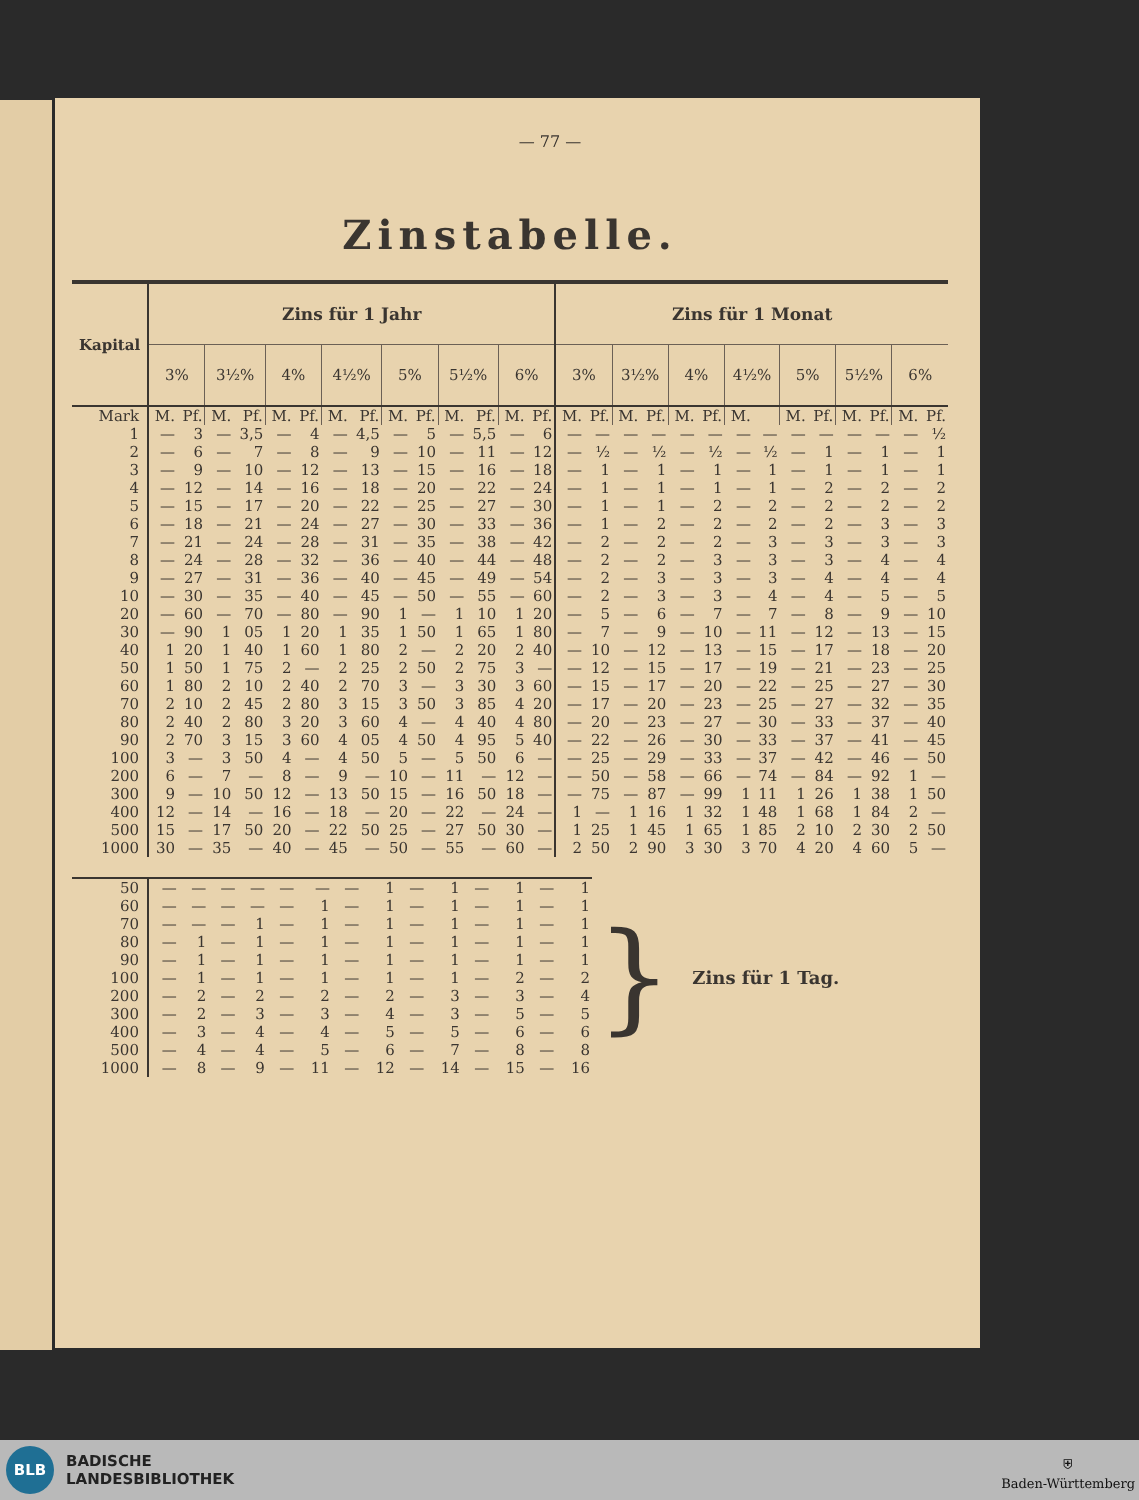— 77 —
Zinstabelle.
| Kapital | Zins für 1 Jahr | | | | | | | | | | | | | | Zins für 1 Monat | | | | | | | | | | | | | |
| --- | --- | --- | --- | --- | --- | --- | --- | --- | --- | --- | --- | --- | --- | --- | --- | --- | --- | --- | --- | --- | --- | --- | --- | --- | --- | --- | --- | --- |
| | 3% | | 3½% | | 4% | | 4½% | | 5% | | 5½% | | 6% | | 3% | | 3½% | | 4% | | 4½% | | 5% | | 5½% | | 6% | |
| Mark | M. | Pf. | M. | Pf. | M. | Pf. | M. | Pf. | M. | Pf. | M. | Pf. | M. | Pf. | M. | Pf. | M. | Pf. | M. | Pf. | M. | | M. | Pf. | M. | Pf. | M. | Pf. |
| 1 | — | 3 | — | 3,5 | — | 4 | — | 4,5 | — | 5 | — | 5,5 | — | 6 | — | — | — | — | — | — | — | — | — | — | — | — | — | ½ |
| 2 | — | 6 | — | 7 | — | 8 | — | 9 | — | 10 | — | 11 | — | 12 | — | ½ | — | ½ | — | ½ | — | ½ | — | 1 | — | 1 | — | 1 |
| 3 | — | 9 | — | 10 | — | 12 | — | 13 | — | 15 | — | 16 | — | 18 | — | 1 | — | 1 | — | 1 | — | 1 | — | 1 | — | 1 | — | 1 |
| 4 | — | 12 | — | 14 | — | 16 | — | 18 | — | 20 | — | 22 | — | 24 | — | 1 | — | 1 | — | 1 | — | 1 | — | 2 | — | 2 | — | 2 |
| 5 | — | 15 | — | 17 | — | 20 | — | 22 | — | 25 | — | 27 | — | 30 | — | 1 | — | 1 | — | 2 | — | 2 | — | 2 | — | 2 | — | 2 |
| 6 | — | 18 | — | 21 | — | 24 | — | 27 | — | 30 | — | 33 | — | 36 | — | 1 | — | 2 | — | 2 | — | 2 | — | 2 | — | 3 | — | 3 |
| 7 | — | 21 | — | 24 | — | 28 | — | 31 | — | 35 | — | 38 | — | 42 | — | 2 | — | 2 | — | 2 | — | 3 | — | 3 | — | 3 | — | 3 |
| 8 | — | 24 | — | 28 | — | 32 | — | 36 | — | 40 | — | 44 | — | 48 | — | 2 | — | 2 | — | 3 | — | 3 | — | 3 | — | 4 | — | 4 |
| 9 | — | 27 | — | 31 | — | 36 | — | 40 | — | 45 | — | 49 | — | 54 | — | 2 | — | 3 | — | 3 | — | 3 | — | 4 | — | 4 | — | 4 |
| 10 | — | 30 | — | 35 | — | 40 | — | 45 | — | 50 | — | 55 | — | 60 | — | 2 | — | 3 | — | 3 | — | 4 | — | 4 | — | 5 | — | 5 |
| 20 | — | 60 | — | 70 | — | 80 | — | 90 | 1 | — | 1 | 10 | 1 | 20 | — | 5 | — | 6 | — | 7 | — | 7 | — | 8 | — | 9 | — | 10 |
| 30 | — | 90 | 1 | 05 | 1 | 20 | 1 | 35 | 1 | 50 | 1 | 65 | 1 | 80 | — | 7 | — | 9 | — | 10 | — | 11 | — | 12 | — | 13 | — | 15 |
| 40 | 1 | 20 | 1 | 40 | 1 | 60 | 1 | 80 | 2 | — | 2 | 20 | 2 | 40 | — | 10 | — | 12 | — | 13 | — | 15 | — | 17 | — | 18 | — | 20 |
| 50 | 1 | 50 | 1 | 75 | 2 | — | 2 | 25 | 2 | 50 | 2 | 75 | 3 | — | — | 12 | — | 15 | — | 17 | — | 19 | — | 21 | — | 23 | — | 25 |
| 60 | 1 | 80 | 2 | 10 | 2 | 40 | 2 | 70 | 3 | — | 3 | 30 | 3 | 60 | — | 15 | — | 17 | — | 20 | — | 22 | — | 25 | — | 27 | — | 30 |
| 70 | 2 | 10 | 2 | 45 | 2 | 80 | 3 | 15 | 3 | 50 | 3 | 85 | 4 | 20 | — | 17 | — | 20 | — | 23 | — | 25 | — | 27 | — | 32 | — | 35 |
| 80 | 2 | 40 | 2 | 80 | 3 | 20 | 3 | 60 | 4 | — | 4 | 40 | 4 | 80 | — | 20 | — | 23 | — | 27 | — | 30 | — | 33 | — | 37 | — | 40 |
| 90 | 2 | 70 | 3 | 15 | 3 | 60 | 4 | 05 | 4 | 50 | 4 | 95 | 5 | 40 | — | 22 | — | 26 | — | 30 | — | 33 | — | 37 | — | 41 | — | 45 |
| 100 | 3 | — | 3 | 50 | 4 | — | 4 | 50 | 5 | — | 5 | 50 | 6 | — | — | 25 | — | 29 | — | 33 | — | 37 | — | 42 | — | 46 | — | 50 |
| 200 | 6 | — | 7 | — | 8 | — | 9 | — | 10 | — | 11 | — | 12 | — | — | 50 | — | 58 | — | 66 | — | 74 | — | 84 | — | 92 | 1 | — |
| 300 | 9 | — | 10 | 50 | 12 | — | 13 | 50 | 15 | — | 16 | 50 | 18 | — | — | 75 | — | 87 | — | 99 | 1 | 11 | 1 | 26 | 1 | 38 | 1 | 50 |
| 400 | 12 | — | 14 | — | 16 | — | 18 | — | 20 | — | 22 | — | 24 | — | 1 | — | 1 | 16 | 1 | 32 | 1 | 48 | 1 | 68 | 1 | 84 | 2 | — |
| 500 | 15 | — | 17 | 50 | 20 | — | 22 | 50 | 25 | — | 27 | 50 | 30 | — | 1 | 25 | 1 | 45 | 1 | 65 | 1 | 85 | 2 | 10 | 2 | 30 | 2 | 50 |
| 1000 | 30 | — | 35 | — | 40 | — | 45 | — | 50 | — | 55 | — | 60 | — | 2 | 50 | 2 | 90 | 3 | 30 | 3 | 70 | 4 | 20 | 4 | 60 | 5 | — |
| 50 | — | — | — | — | — | — | — | 1 | — | 1 | — | 1 | — | 1 |
| 60 | — | — | — | — | — | 1 | — | 1 | — | 1 | — | 1 | — | 1 |
| 70 | — | — | — | 1 | — | 1 | — | 1 | — | 1 | — | 1 | — | 1 |
| 80 | — | 1 | — | 1 | — | 1 | — | 1 | — | 1 | — | 1 | — | 1 |
| 90 | — | 1 | — | 1 | — | 1 | — | 1 | — | 1 | — | 1 | — | 1 |
| 100 | — | 1 | — | 1 | — | 1 | — | 1 | — | 1 | — | 2 | — | 2 |
| 200 | — | 2 | — | 2 | — | 2 | — | 2 | — | 3 | — | 3 | — | 4 |
| 300 | — | 2 | — | 3 | — | 3 | — | 4 | — | 3 | — | 5 | — | 5 |
| 400 | — | 3 | — | 4 | — | 4 | — | 5 | — | 5 | — | 6 | — | 6 |
| 500 | — | 4 | — | 4 | — | 5 | — | 6 | — | 7 | — | 8 | — | 8 |
| 1000 | — | 8 | — | 9 | — | 11 | — | 12 | — | 14 | — | 15 | — | 16 |
} Zins für 1 Tag.
BLB
BADISCHE
LANDESBIBLIOTHEK
⛨
Baden-Württemberg